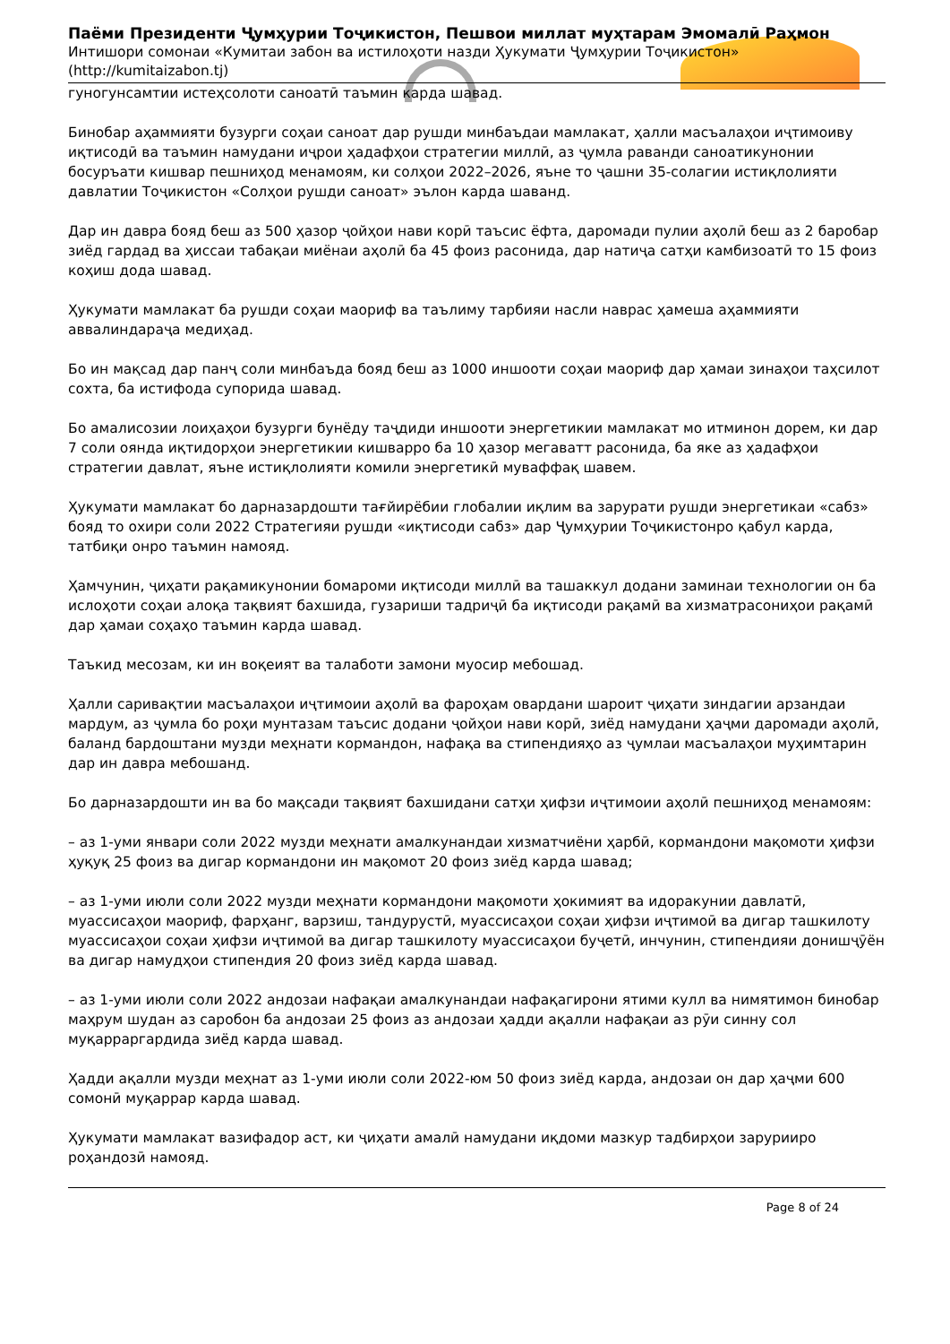Паёми Президенти Ҷумҳурии Тоҷикистон, Пешвои миллат муҳтарам Эмомалӣ Раҳмон
Интишори сомонаи «Кумитаи забон ва истилоҳоти назди Ҳукумати Ҷумҳурии Тоҷикистон» (http://kumitaizabon.tj)
гуногунсамтии истеҳсолоти саноатӣ таъмин карда шавад.
Бинобар аҳаммияти бузурги соҳаи саноат дар рушди минбаъдаи мамлакат, ҳалли масъалаҳои иҷтимоиву иқтисодӣ ва таъмин намудани иҷрои ҳадафҳои стратегии миллӣ, аз ҷумла раванди саноатикунонии босуръати кишвар пешниҳод менамоям, ки солҳои 2022–2026, яъне то ҷашни 35-солагии истиқлолияти давлатии Тоҷикистон «Солҳои рушди саноат» эълон карда шаванд.
Дар ин давра бояд беш аз 500 ҳазор ҷойҳои нави корӣ таъсис ёфта, даромади пулии аҳолӣ беш аз 2 баробар зиёд гардад ва ҳиссаи табақаи миёнаи аҳолӣ ба 45 фоиз расонида, дар натиҷа сатҳи камбизоатӣ то 15 фоиз коҳиш дода шавад.
Ҳукумати мамлакат ба рушди соҳаи маориф ва таълиму тарбияи насли наврас ҳамеша аҳаммияти аввалиндараҷа медиҳад.
Бо ин мақсад дар панҷ соли минбаъда бояд беш аз 1000 иншооти соҳаи маориф дар ҳамаи зинаҳои таҳсилот сохта, ба истифода супорида шавад.
Бо амалисозии лоиҳаҳои бузурги бунёду таҷдиди иншооти энергетикии мамлакат мо итминон дорем, ки дар 7 соли оянда иқтидорҳои энергетикии кишварро ба 10 ҳазор мегаватт расонида, ба яке аз ҳадафҳои стратегии давлат, яъне истиқлолияти комили энергетикӣ муваффақ шавем.
Ҳукумати мамлакат бо дарназардошти тағйирёбии глобалии иқлим ва зарурати рушди энергетикаи «сабз» бояд то охири соли 2022 Стратегияи рушди «иқтисоди сабз» дар Ҷумҳурии Тоҷикистонро қабул карда, татбиқи онро таъмин намояд.
Ҳамчунин, ҷиҳати рақамикунонии бомароми иқтисоди миллӣ ва ташаккул додани заминаи технологии он ба ислоҳоти соҳаи алоқа тақвият бахшида, гузариши тадриҷӣ ба иқтисоди рақамӣ ва хизматрасониҳои рақамӣ дар ҳамаи соҳаҳо таъмин карда шавад.
Таъкид месозам, ки ин воқеият ва талаботи замони муосир мебошад.
Ҳалли саривақтии масъалаҳои иҷтимоии аҳолӣ ва фароҳам овардани шароит ҷиҳати зиндагии арзандаи мардум, аз ҷумла бо роҳи мунтазам таъсис додани ҷойҳои нави корӣ, зиёд намудани ҳаҷми даромади аҳолӣ, баланд бардоштани музди меҳнати кормандон, нафақа ва стипендияҳо аз ҷумлаи масъалаҳои муҳимтарин дар ин давра мебошанд.
Бо дарназардошти ин ва бо мақсади тақвият бахшидани сатҳи ҳифзи иҷтимоии аҳолӣ пешниҳод менамоям:
– аз 1-уми январи соли 2022 музди меҳнати амалкунандаи хизматчиёни ҳарбӣ, кормандони мақомоти ҳифзи ҳуқуқ 25 фоиз ва дигар кормандони ин мақомот 20 фоиз зиёд карда шавад;
– аз 1-уми июли соли 2022 музди меҳнати кормандони мақомоти ҳокимият ва идоракунии давлатӣ, муассисаҳои маориф, фарҳанг, варзиш, тандурустӣ, муассисаҳои соҳаи ҳифзи иҷтимоӣ ва дигар ташкилоту муассисаҳои соҳаи ҳифзи иҷтимоӣ ва дигар ташкилоту муассисаҳои буҷетӣ, инчунин, стипендияи донишҷӯён ва дигар намудҳои стипендия 20 фоиз зиёд карда шавад.
– аз 1-уми июли соли 2022 андозаи нафақаи амалкунандаи нафақагирони ятими кулл ва нимятимон бинобар маҳрум шудан аз саробон ба андозаи 25 фоиз аз андозаи ҳадди ақалли нафақаи аз рӯи синну сол муқарраргардида зиёд карда шавад.
Ҳадди ақалли музди меҳнат аз 1-уми июли соли 2022-юм 50 фоиз зиёд карда, андозаи он дар ҳаҷми 600 сомонӣ муқаррар карда шавад.
Ҳукумати мамлакат вазифадор аст, ки ҷиҳати амалӣ намудани иқдоми мазкур тадбирҳои зарурииро роҳандозӣ намояд.
Page 8 of 24